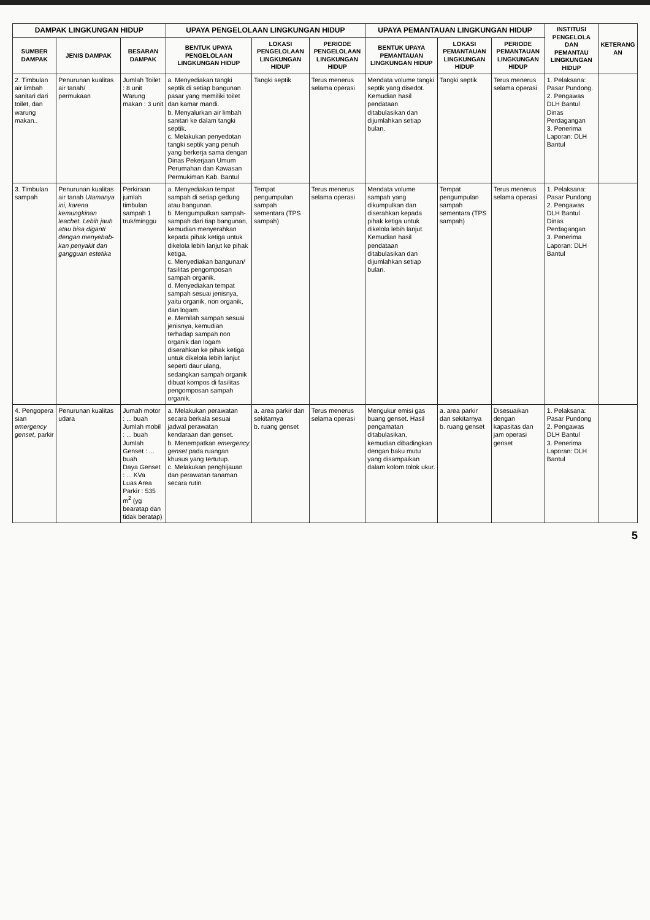| DAMPAK LINGKUNGAN HIDUP | | | UPAYA PENGELOLAAN LINGKUNGAN HIDUP | | | UPAYA PEMANTAUAN LINGKUNGAN HIDUP | | | INSTITUSI PENGELOLA DAN PEMANTAU LINGKUNGAN HIDUP | KETERANG AN |
| --- | --- | --- | --- | --- | --- | --- | --- | --- | --- | --- |
| SUMBER DAMPAK | JENIS DAMPAK | BESARAN DAMPAK | BENTUK UPAYA PENGELOLAAN LINGKUNGAN HIDUP | LOKASI PENGELOLAAN LINGKUNGAN HIDUP | PERIODE PENGELOLAAN LINGKUNGAN HIDUP | BENTUK UPAYA PEMANTAUAN LINGKUNGAN HIDUP | LOKASI PEMANTAUAN LINGKUNGAN HIDUP | PERIODE PEMANTAUAN LINGKUNGAN HIDUP | | |
| 2. Timbulan air limbah sanitari dari toilet, dan warung makan.. | Penurunan kualitas air tanah/ permukaan | Jumlah Toilet : 8 unit Warung makan : 3 unit | a. Menyediakan tangki septik di setiap bangunan pasar yang memiliki toilet dan kamar mandi. b. Menyalurkan air limbah sanitari ke dalam tangki septik. c. Melakukan penyedotan tangki septik yang penuh yang berkerja sama dengan Dinas Pekerjaan Umum Perumahan dan Kawasan Permukiman Kab. Bantul | Tangki septik | Terus menerus selama operasi | Mendata volume tangki septik yang disedot. Kemudian hasil pendataan ditabulasikan dan dijumlahkan setiap bulan. | Tangki septik | Terus menerus selama operasi | 1. Pelaksana: Pasar Pundong. 2. Pengawas DLH Bantul Dinas Perdagangan 3. Penerima Laporan: DLH Bantul | |
| 3. Timbulan sampah | Penurunan kualitas air tanah Utamanya ini, karena kemungkinan leachet. Lebih jauh atau bisa diganti dengan menyebab-kan penyakit dan gangguan estetika | Perkiraan jumlah timbulan sampah 1 truk/minggu | a. Menyediakan tempat sampah di setiap gedung atau bangunan. b. Mengumpulkan sampah-sampah dari tiap bangunan, kemudian menyerahkan kepada pihak ketiga untuk dikelola lebih lanjut ke pihak ketiga. c. Menyediakan bangunan/ fasilitas pengomposan sampah organik. d. Menyediakan tempat sampah sesuai jenisnya, yaitu organik, non organik, dan logam. e. Memilah sampah sesuai jenisnya, kemudian terhadap sampah non organik dan logam diserahkan ke pihak ketiga untuk dikelola lebih lanjut seperti daur ulang, sedangkan sampah organik dibuat kompos di fasilitas pengomposan sampah organik. | Tempat pengumpulan sampah sementara (TPS sampah) | Terus menerus selama operasi | Mendata volume sampah yang dikumpulkan dan diserahkan kepada pihak ketiga untuk dikelola lebih lanjut. Kemudian hasil pendataan ditabulasikan dan dijumlahkan setiap bulan. | Tempat pengumpulan sampah sementara (TPS sampah) | Terus menerus selama operasi | 1. Pelaksana: Pasar Pundong 2. Pengawas DLH Bantul Dinas Perdagangan 3. Penerima Laporan: DLH Bantul | |
| 4. Pengopera sian emergency genset , parkir | Penurunan kualitas udara | Jumah motor : ... buah Jumlah mobil : ... buah Jumlah Genset : ... buah Daya Genset : ... KVa Luas Area Parkir : 535 m<sup>2</sup> (yg bearatap dan tidak beratap) | a. Melakukan perawatan secara berkala sesuai jadwal perawatan kendaraan dan genset. b. Menempatkan emergency genset pada ruangan khusus yang tertutup. c. Melakukan penghijauan dan perawatan tanaman secara rutin | a. area parkir dan sekitarnya b. ruang genset | Terus menerus selama operasi | Mengukur emisi gas buang genset. Hasil pengamatan ditabulasikan, kemudian dibadingkan dengan baku mutu yang disampaikan dalam kolom tolok ukur. | a. area parkir dan sekitarnya b. ruang genset | Disesuaikan dengan kapasitas dan jam operasi genset | 1. Pelaksana: Pasar Pundong 2. Pengawas DLH Bantul 3. Penerima Laporan: DLH Bantul | |
5